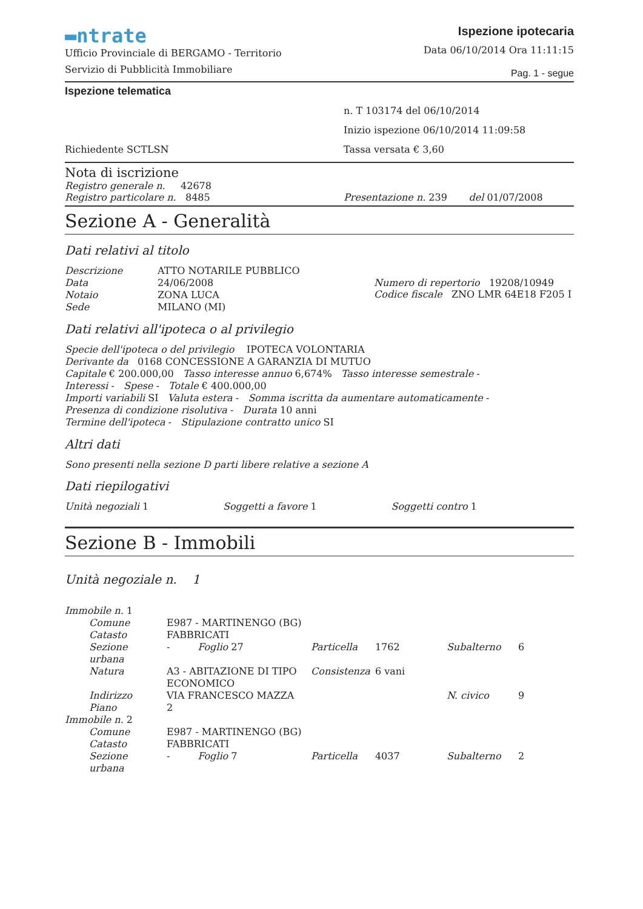▬ntrate
Ufficio Provinciale di BERGAMO - Territorio
Servizio di Pubblicità Immobiliare
Ispezione ipotecaria
Data 06/10/2014 Ora 11:11:15
Pag. 1 - segue
Ispezione telematica
Richiedente SCTLSN
n. T 103174 del 06/10/2014
Inizio ispezione 06/10/2014 11:09:58
Tassa versata € 3,60
Nota di iscrizione
Registro generale n. 42678
Registro particolare n. 8485
Presentazione n. 239 del 01/07/2008
Sezione A - Generalità
Dati relativi al titolo
| Descrizione | ATTO NOTARILE PUBBLICO |
| Data | 24/06/2008 |
| Notaio | ZONA LUCA |
| Sede | MILANO (MI) |
Numero di repertorio 19208/10949
Codice fiscale ZNO LMR 64E18 F205 I
Dati relativi all'ipoteca o al privilegio
Specie dell'ipoteca o del privilegio IPOTECA VOLONTARIA
Derivante da 0168 CONCESSIONE A GARANZIA DI MUTUO
Capitale € 200.000,00 Tasso interesse annuo 6,674% Tasso interesse semestrale -
Interessi - Spese - Totale € 400.000,00
Importi variabili SI Valuta estera - Somma iscritta da aumentare automaticamente -
Presenza di condizione risolutiva - Durata 10 anni
Termine dell'ipoteca - Stipulazione contratto unico SI
Altri dati
Sono presenti nella sezione D parti libere relative a sezione A
Dati riepilogativi
Unità negoziali 1 Soggetti a favore 1 Soggetti contro 1
Sezione B - Immobili
Unità negoziale n. 1
| Immobile n. 1 | | | | | |
| Comune | E987 - MARTINENGO (BG) | | | | |
| Catasto | FABBRICATI | | | | |
| Sezione urbana | - Foglio 27 | Particella | 1762 | Subalterno | 6 |
| Natura | A3 - ABITAZIONE DI TIPO ECONOMICO | Consistenza | 6 vani | | |
| Indirizzo | VIA FRANCESCO MAZZA | | | N. civico | 9 |
| Piano | 2 | | | | |
| Immobile n. 2 | | | | | |
| Comune | E987 - MARTINENGO (BG) | | | | |
| Catasto | FABBRICATI | | | | |
| Sezione urbana | - Foglio 7 | Particella | 4037 | Subalterno | 2 |